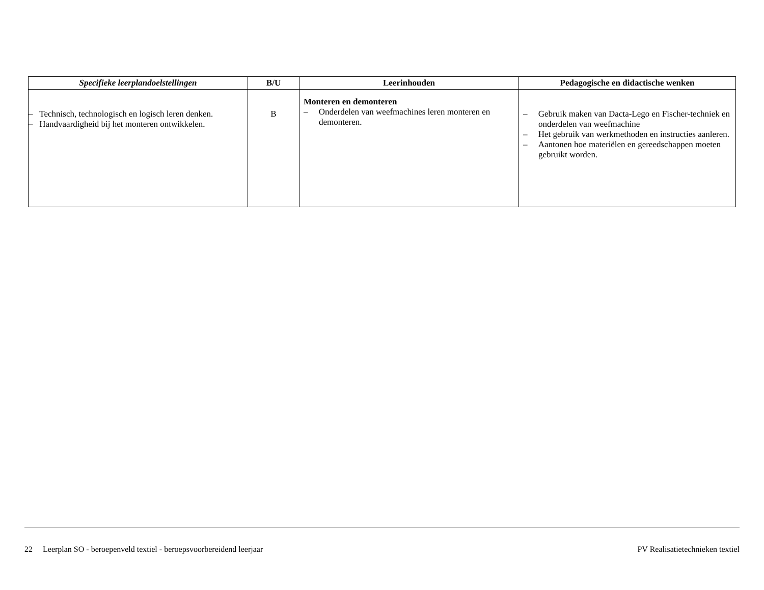| Specifieke leerplandoelstellingen | B/U | Leerinhouden | Pedagogische en didactische wenken |
| --- | --- | --- | --- |
| – Technisch, technologisch en logisch leren denken. – Handvaardigheid bij het monteren ontwikkelen. | B | Monteren en demonteren – Onderdelen van weefmachines leren monteren en demonteren. | – Gebruik maken van Dacta-Lego en Fischer-techniek en onderdelen van weefmachine – Het gebruik van werkmethoden en instructies aanleren. – Aantonen hoe materiëlen en gereedschappen moeten gebruikt worden. |
22 Leerplan SO - beroepenveld textiel - beroepsvoorbereidend leerjaar PV Realisatietechnieken textiel